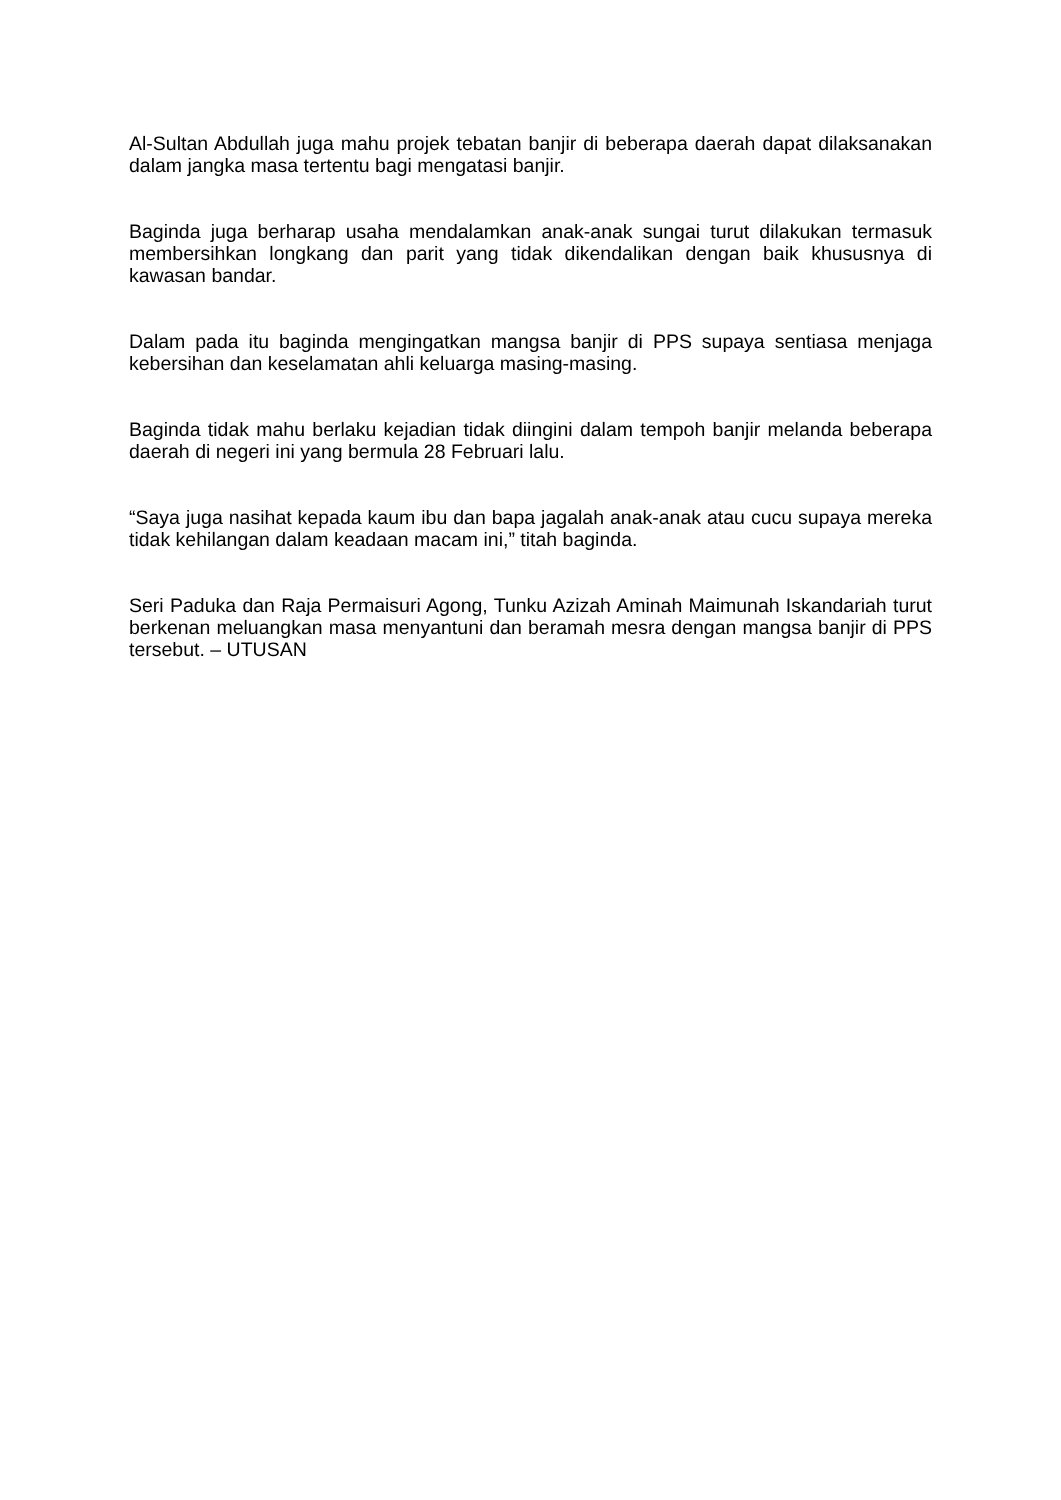Al-Sultan Abdullah juga mahu projek tebatan banjir di beberapa daerah dapat dilaksanakan dalam jangka masa tertentu bagi mengatasi banjir.
Baginda juga berharap usaha mendalamkan anak-anak sungai turut dilakukan termasuk membersihkan longkang dan parit yang tidak dikendalikan dengan baik khususnya di kawasan bandar.
Dalam pada itu baginda mengingatkan mangsa banjir di PPS supaya sentiasa menjaga kebersihan dan keselamatan ahli keluarga masing-masing.
Baginda tidak mahu berlaku kejadian tidak diingini dalam tempoh banjir melanda beberapa daerah di negeri ini yang bermula 28 Februari lalu.
“Saya juga nasihat kepada kaum ibu dan bapa jagalah anak-anak atau cucu supaya mereka tidak kehilangan dalam keadaan macam ini,” titah baginda.
Seri Paduka dan Raja Permaisuri Agong, Tunku Azizah Aminah Maimunah Iskandariah turut berkenan meluangkan masa menyantuni dan beramah mesra dengan mangsa banjir di PPS tersebut. – UTUSAN